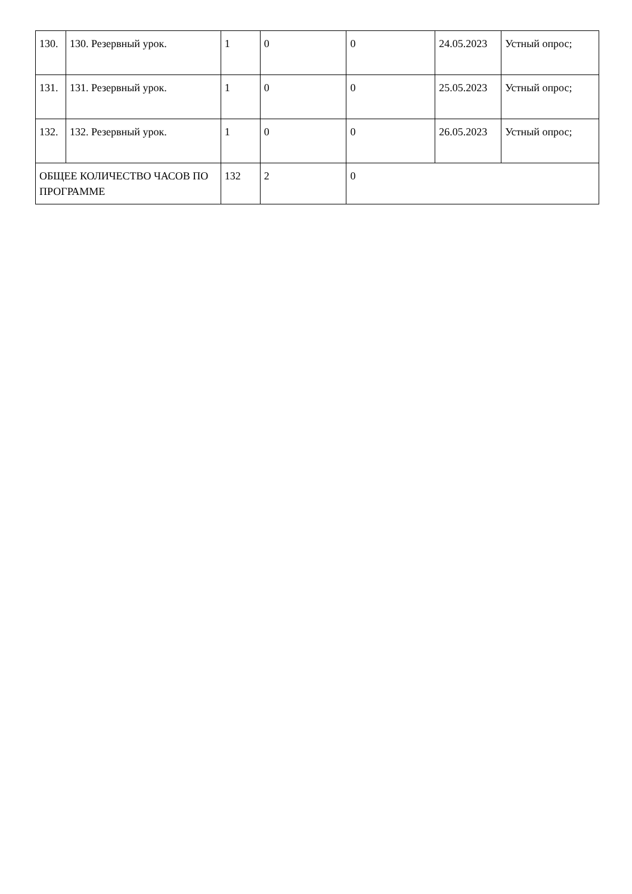| 130. | 130. Резервный урок. | 1 | 0 | 0 | 24.05.2023 | Устный опрос; |
| 131. | 131. Резервный урок. | 1 | 0 | 0 | 25.05.2023 | Устный опрос; |
| 132. | 132. Резервный урок. | 1 | 0 | 0 | 26.05.2023 | Устный опрос; |
| ОБЩЕЕ КОЛИЧЕСТВО ЧАСОВ ПО ПРОГРАММЕ | | 132 | 2 | 0 | | |